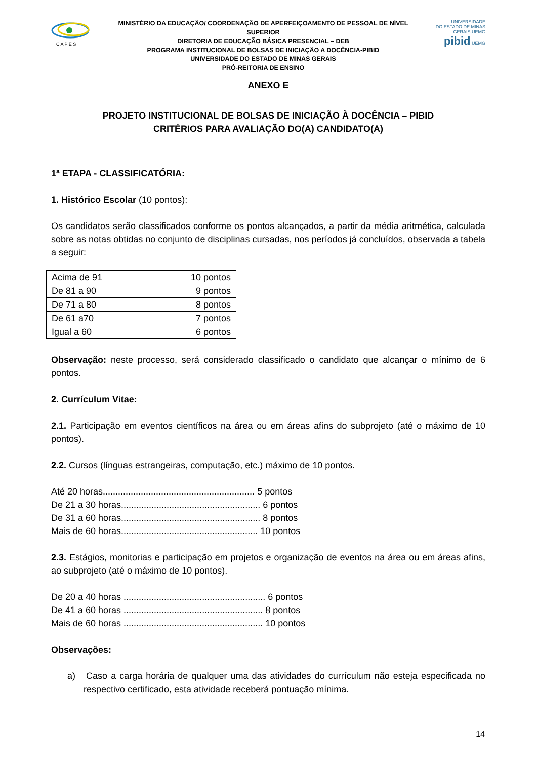C A P E S
MINISTÉRIO DA EDUCAÇÃO/ COORDENAÇÃO DE APERFEIÇOAMENTO DE PESSOAL DE NÍVEL SUPERIOR
DIRETORIA DE EDUCAÇÃO BÁSICA PRESENCIAL – DEB
PROGRAMA INSTITUCIONAL DE BOLSAS DE INICIAÇÃO A DOCÊNCIA-PIBID
UNIVERSIDADE DO ESTADO DE MINAS GERAIS
PRÓ-REITORIA DE ENSINO
UNIVERSIDADE
DO ESTADO DE MINAS GERAIS UEMG
pibid UEMG
ANEXO E
PROJETO INSTITUCIONAL DE BOLSAS DE INICIAÇÃO À DOCÊNCIA – PIBID
CRITÉRIOS PARA AVALIAÇÃO DO(A) CANDIDATO(A)
1ª ETAPA - CLASSIFICATÓRIA:
1. Histórico Escolar (10 pontos):
Os candidatos serão classificados conforme os pontos alcançados, a partir da média aritmética, calculada sobre as notas obtidas no conjunto de disciplinas cursadas, nos períodos já concluídos, observada a tabela a seguir:
| Acima de 91 | 10 pontos |
| De 81 a 90 | 9 pontos |
| De 71 a 80 | 8 pontos |
| De 61 a70 | 7 pontos |
| Igual a 60 | 6 pontos |
Observação: neste processo, será considerado classificado o candidato que alcançar o mínimo de 6 pontos.
2. Currículum Vitae:
2.1. Participação em eventos científicos na área ou em áreas afins do subprojeto (até o máximo de 10 pontos).
2.2. Cursos (línguas estrangeiras, computação, etc.) máximo de 10 pontos.
Até 20 horas............................................................ 5 pontos
De 21 a 30 horas....................................................... 6 pontos
De 31 a 60 horas....................................................... 8 pontos
Mais de 60 horas...................................................... 10 pontos
2.3. Estágios, monitorias e participação em projetos e organização de eventos na área ou em áreas afins, ao subprojeto (até o máximo de 10 pontos).
De 20 a 40 horas ........................................................ 6 pontos
De 41 a 60 horas ....................................................... 8 pontos
Mais de 60 horas ....................................................... 10 pontos
Observações:
a) Caso a carga horária de qualquer uma das atividades do currículum não esteja especificada no respectivo certificado, esta atividade receberá pontuação mínima.
14